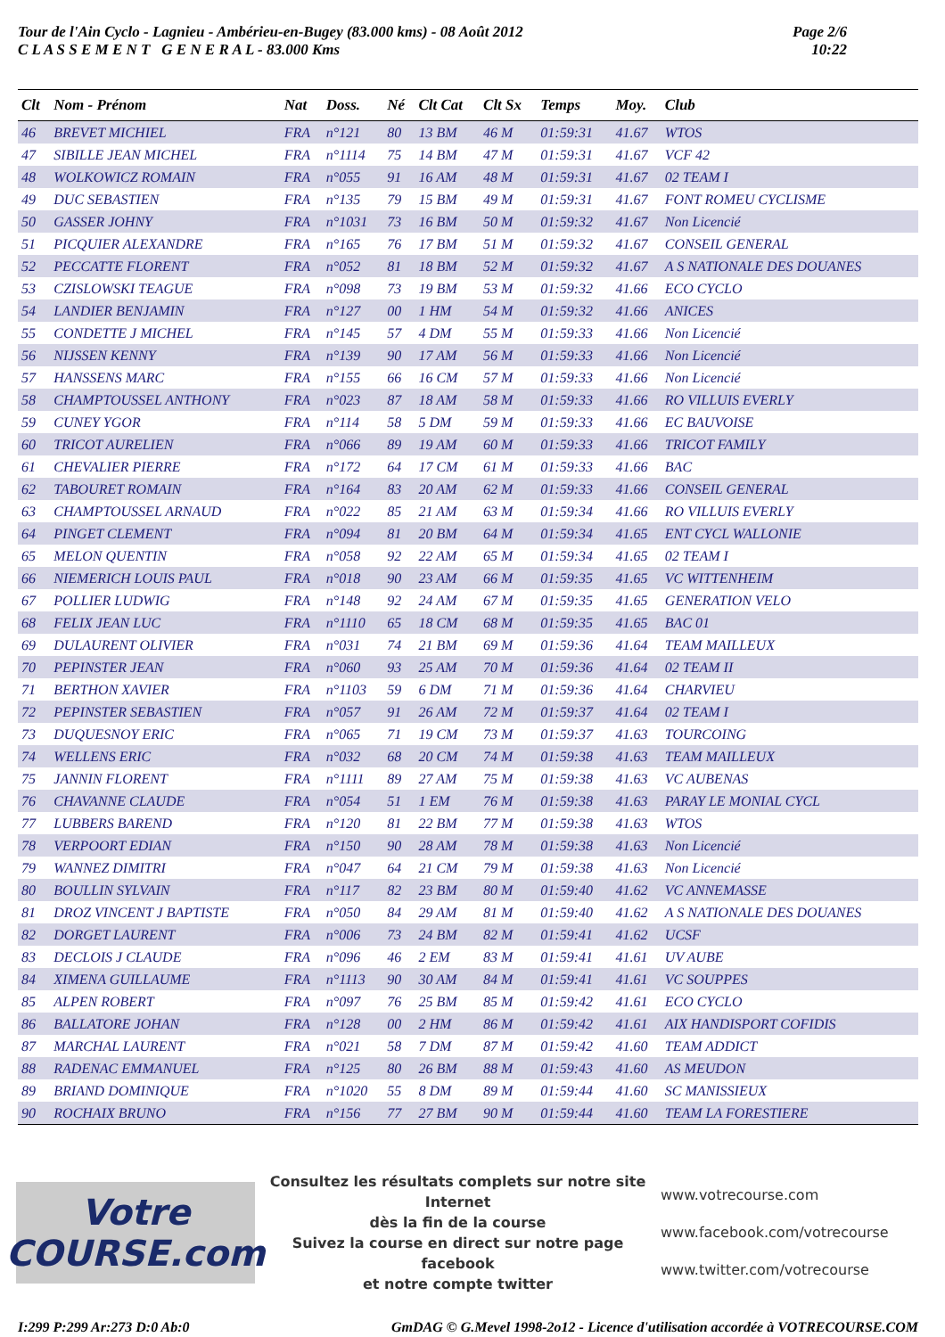Tour de l'Ain Cyclo - Lagnieu - Ambérieu-en-Bugey (83.000 kms) - 08 Août 2012
C L A S S E M E N T G E N E R A L - 83.000 Kms
Page 2/6
10:22
| Clt | Nom - Prénom | Nat | Doss. | Né | Clt Cat | Clt Sx | Temps | Moy. | Club |
| --- | --- | --- | --- | --- | --- | --- | --- | --- | --- |
| 46 | BREVET MICHIEL | FRA | n°121 | 80 | 13 BM | 46 M | 01:59:31 | 41.67 | WTOS |
| 47 | SIBILLE JEAN MICHEL | FRA | n°1114 | 75 | 14 BM | 47 M | 01:59:31 | 41.67 | VCF 42 |
| 48 | WOLKOWICZ ROMAIN | FRA | n°055 | 91 | 16 AM | 48 M | 01:59:31 | 41.67 | 02 TEAM I |
| 49 | DUC SEBASTIEN | FRA | n°135 | 79 | 15 BM | 49 M | 01:59:31 | 41.67 | FONT ROMEU CYCLISME |
| 50 | GASSER JOHNY | FRA | n°1031 | 73 | 16 BM | 50 M | 01:59:32 | 41.67 | Non Licencié |
| 51 | PICQUIER ALEXANDRE | FRA | n°165 | 76 | 17 BM | 51 M | 01:59:32 | 41.67 | CONSEIL GENERAL |
| 52 | PECCATTE FLORENT | FRA | n°052 | 81 | 18 BM | 52 M | 01:59:32 | 41.67 | A S NATIONALE DES DOUANES |
| 53 | CZISLOWSKI TEAGUE | FRA | n°098 | 73 | 19 BM | 53 M | 01:59:32 | 41.66 | ECO CYCLO |
| 54 | LANDIER BENJAMIN | FRA | n°127 | 00 | 1 HM | 54 M | 01:59:32 | 41.66 | ANICES |
| 55 | CONDETTE J MICHEL | FRA | n°145 | 57 | 4 DM | 55 M | 01:59:33 | 41.66 | Non Licencié |
| 56 | NIJSSEN KENNY | FRA | n°139 | 90 | 17 AM | 56 M | 01:59:33 | 41.66 | Non Licencié |
| 57 | HANSSENS MARC | FRA | n°155 | 66 | 16 CM | 57 M | 01:59:33 | 41.66 | Non Licencié |
| 58 | CHAMPTOUSSEL ANTHONY | FRA | n°023 | 87 | 18 AM | 58 M | 01:59:33 | 41.66 | RO VILLUIS EVERLY |
| 59 | CUNEY YGOR | FRA | n°114 | 58 | 5 DM | 59 M | 01:59:33 | 41.66 | EC BAUVOISE |
| 60 | TRICOT AURELIEN | FRA | n°066 | 89 | 19 AM | 60 M | 01:59:33 | 41.66 | TRICOT FAMILY |
| 61 | CHEVALIER PIERRE | FRA | n°172 | 64 | 17 CM | 61 M | 01:59:33 | 41.66 | BAC |
| 62 | TABOURET ROMAIN | FRA | n°164 | 83 | 20 AM | 62 M | 01:59:33 | 41.66 | CONSEIL GENERAL |
| 63 | CHAMPTOUSSEL ARNAUD | FRA | n°022 | 85 | 21 AM | 63 M | 01:59:34 | 41.66 | RO VILLUIS EVERLY |
| 64 | PINGET CLEMENT | FRA | n°094 | 81 | 20 BM | 64 M | 01:59:34 | 41.65 | ENT CYCL WALLONIE |
| 65 | MELON QUENTIN | FRA | n°058 | 92 | 22 AM | 65 M | 01:59:34 | 41.65 | 02 TEAM I |
| 66 | NIEMERICH LOUIS PAUL | FRA | n°018 | 90 | 23 AM | 66 M | 01:59:35 | 41.65 | VC WITTENHEIM |
| 67 | POLLIER LUDWIG | FRA | n°148 | 92 | 24 AM | 67 M | 01:59:35 | 41.65 | GENERATION VELO |
| 68 | FELIX JEAN LUC | FRA | n°1110 | 65 | 18 CM | 68 M | 01:59:35 | 41.65 | BAC 01 |
| 69 | DULAURENT OLIVIER | FRA | n°031 | 74 | 21 BM | 69 M | 01:59:36 | 41.64 | TEAM MAILLEUX |
| 70 | PEPINSTER JEAN | FRA | n°060 | 93 | 25 AM | 70 M | 01:59:36 | 41.64 | 02 TEAM II |
| 71 | BERTHON XAVIER | FRA | n°1103 | 59 | 6 DM | 71 M | 01:59:36 | 41.64 | CHARVIEU |
| 72 | PEPINSTER SEBASTIEN | FRA | n°057 | 91 | 26 AM | 72 M | 01:59:37 | 41.64 | 02 TEAM I |
| 73 | DUQUESNOY ERIC | FRA | n°065 | 71 | 19 CM | 73 M | 01:59:37 | 41.63 | TOURCOING |
| 74 | WELLENS ERIC | FRA | n°032 | 68 | 20 CM | 74 M | 01:59:38 | 41.63 | TEAM MAILLEUX |
| 75 | JANNIN FLORENT | FRA | n°1111 | 89 | 27 AM | 75 M | 01:59:38 | 41.63 | VC AUBENAS |
| 76 | CHAVANNE CLAUDE | FRA | n°054 | 51 | 1 EM | 76 M | 01:59:38 | 41.63 | PARAY LE MONIAL CYCL |
| 77 | LUBBERS BAREND | FRA | n°120 | 81 | 22 BM | 77 M | 01:59:38 | 41.63 | WTOS |
| 78 | VERPOORT EDIAN | FRA | n°150 | 90 | 28 AM | 78 M | 01:59:38 | 41.63 | Non Licencié |
| 79 | WANNEZ DIMITRI | FRA | n°047 | 64 | 21 CM | 79 M | 01:59:38 | 41.63 | Non Licencié |
| 80 | BOULLIN SYLVAIN | FRA | n°117 | 82 | 23 BM | 80 M | 01:59:40 | 41.62 | VC ANNEMASSE |
| 81 | DROZ VINCENT J BAPTISTE | FRA | n°050 | 84 | 29 AM | 81 M | 01:59:40 | 41.62 | A S NATIONALE DES DOUANES |
| 82 | DORGET LAURENT | FRA | n°006 | 73 | 24 BM | 82 M | 01:59:41 | 41.62 | UCSF |
| 83 | DECLOIS J CLAUDE | FRA | n°096 | 46 | 2 EM | 83 M | 01:59:41 | 41.61 | UV AUBE |
| 84 | XIMENA GUILLAUME | FRA | n°1113 | 90 | 30 AM | 84 M | 01:59:41 | 41.61 | VC SOUPPES |
| 85 | ALPEN ROBERT | FRA | n°097 | 76 | 25 BM | 85 M | 01:59:42 | 41.61 | ECO CYCLO |
| 86 | BALLATORE JOHAN | FRA | n°128 | 00 | 2 HM | 86 M | 01:59:42 | 41.61 | AIX HANDISPORT COFIDIS |
| 87 | MARCHAL LAURENT | FRA | n°021 | 58 | 7 DM | 87 M | 01:59:42 | 41.60 | TEAM ADDICT |
| 88 | RADENAC EMMANUEL | FRA | n°125 | 80 | 26 BM | 88 M | 01:59:43 | 41.60 | AS MEUDON |
| 89 | BRIAND DOMINIQUE | FRA | n°1020 | 55 | 8 DM | 89 M | 01:59:44 | 41.60 | SC MANISSIEUX |
| 90 | ROCHAIX BRUNO | FRA | n°156 | 77 | 27 BM | 90 M | 01:59:44 | 41.60 | TEAM LA FORESTIERE |
Votre COURSE.com
Consultez les résultats complets sur notre site Internet
dès la fin de la course
Suivez la course en direct sur notre page facebook
et notre compte twitter
www.votrecourse.com
www.facebook.com/votrecourse
www.twitter.com/votrecourse
I:299 P:299 Ar:273 D:0 Ab:0 GmDAG © G.Mevel 1998-2o12 - Licence d'utilisation accordée à VOTRECOURSE.COM